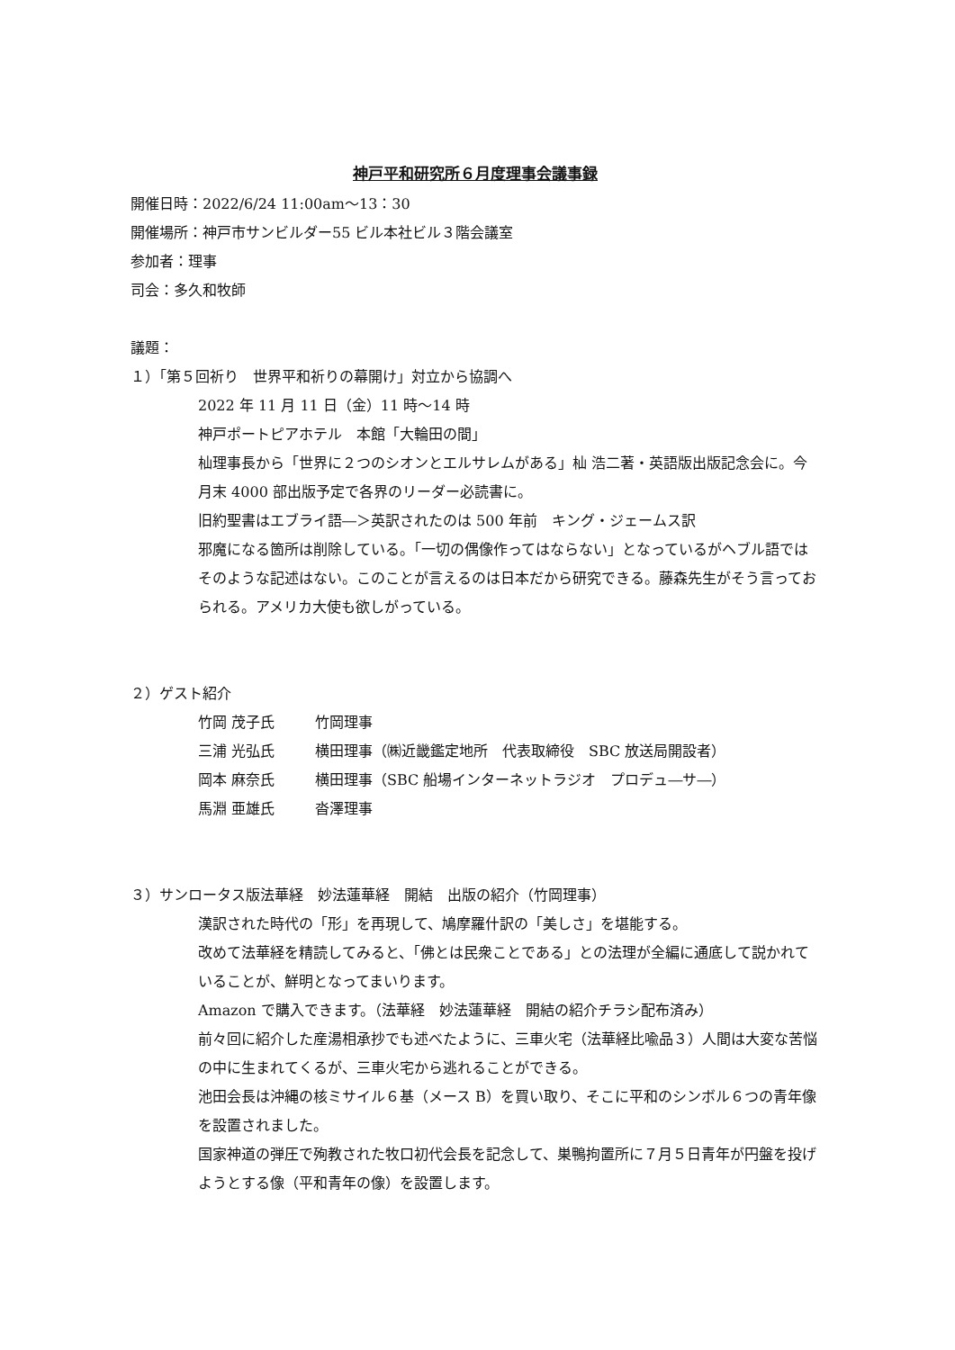神戸平和研究所６月度理事会議事録
開催日時：2022/6/24 11:00am〜13：30
開催場所：神戸市サンビルダー55 ビル本社ビル３階会議室
参加者：理事
司会：多久和牧師
議題：
１）「第５回祈り　世界平和祈りの幕開け」対立から協調へ
2022 年 11 月 11 日（金）11 時〜14 時
神戸ポートピアホテル　本館「大輪田の間」
杣理事長から「世界に２つのシオンとエルサレムがある」杣 浩二著・英語版出版記念会に。今月末 4000 部出版予定で各界のリーダー必読書に。
旧約聖書はエブライ語―＞英訳されたのは 500 年前　キング・ジェームス訳
邪魔になる箇所は削除している。「一切の偶像作ってはならない」となっているがヘブル語ではそのような記述はない。このことが言えるのは日本だから研究できる。藤森先生がそう言っておられる。アメリカ大使も欲しがっている。
２）ゲスト紹介
| 竹岡 茂子氏 | 竹岡理事 |
| 三浦 光弘氏 | 横田理事（㈱近畿鑑定地所 代表取締役 SBC 放送局開設者） |
| 岡本 麻奈氏 | 横田理事（SBC 船場インターネットラジオ プロデュ―サ―） |
| 馬淵 亜雄氏 | 沓澤理事 |
３）サンロータス版法華経　妙法蓮華経　開結　出版の紹介（竹岡理事）
漢訳された時代の「形」を再現して、鳩摩羅什訳の「美しさ」を堪能する。
改めて法華経を精読してみると、「佛とは民衆ことである」との法理が全編に通底して説かれていることが、鮮明となってまいります。
Amazon で購入できます。（法華経　妙法蓮華経　開結の紹介チラシ配布済み）
前々回に紹介した産湯相承抄でも述べたように、三車火宅（法華経比喩品３）人間は大変な苦悩の中に生まれてくるが、三車火宅から逃れることができる。
池田会長は沖縄の核ミサイル６基（メース B）を買い取り、そこに平和のシンボル６つの青年像を設置されました。
国家神道の弾圧で殉教された牧口初代会長を記念して、巣鴨拘置所に７月５日青年が円盤を投げようとする像（平和青年の像）を設置します。